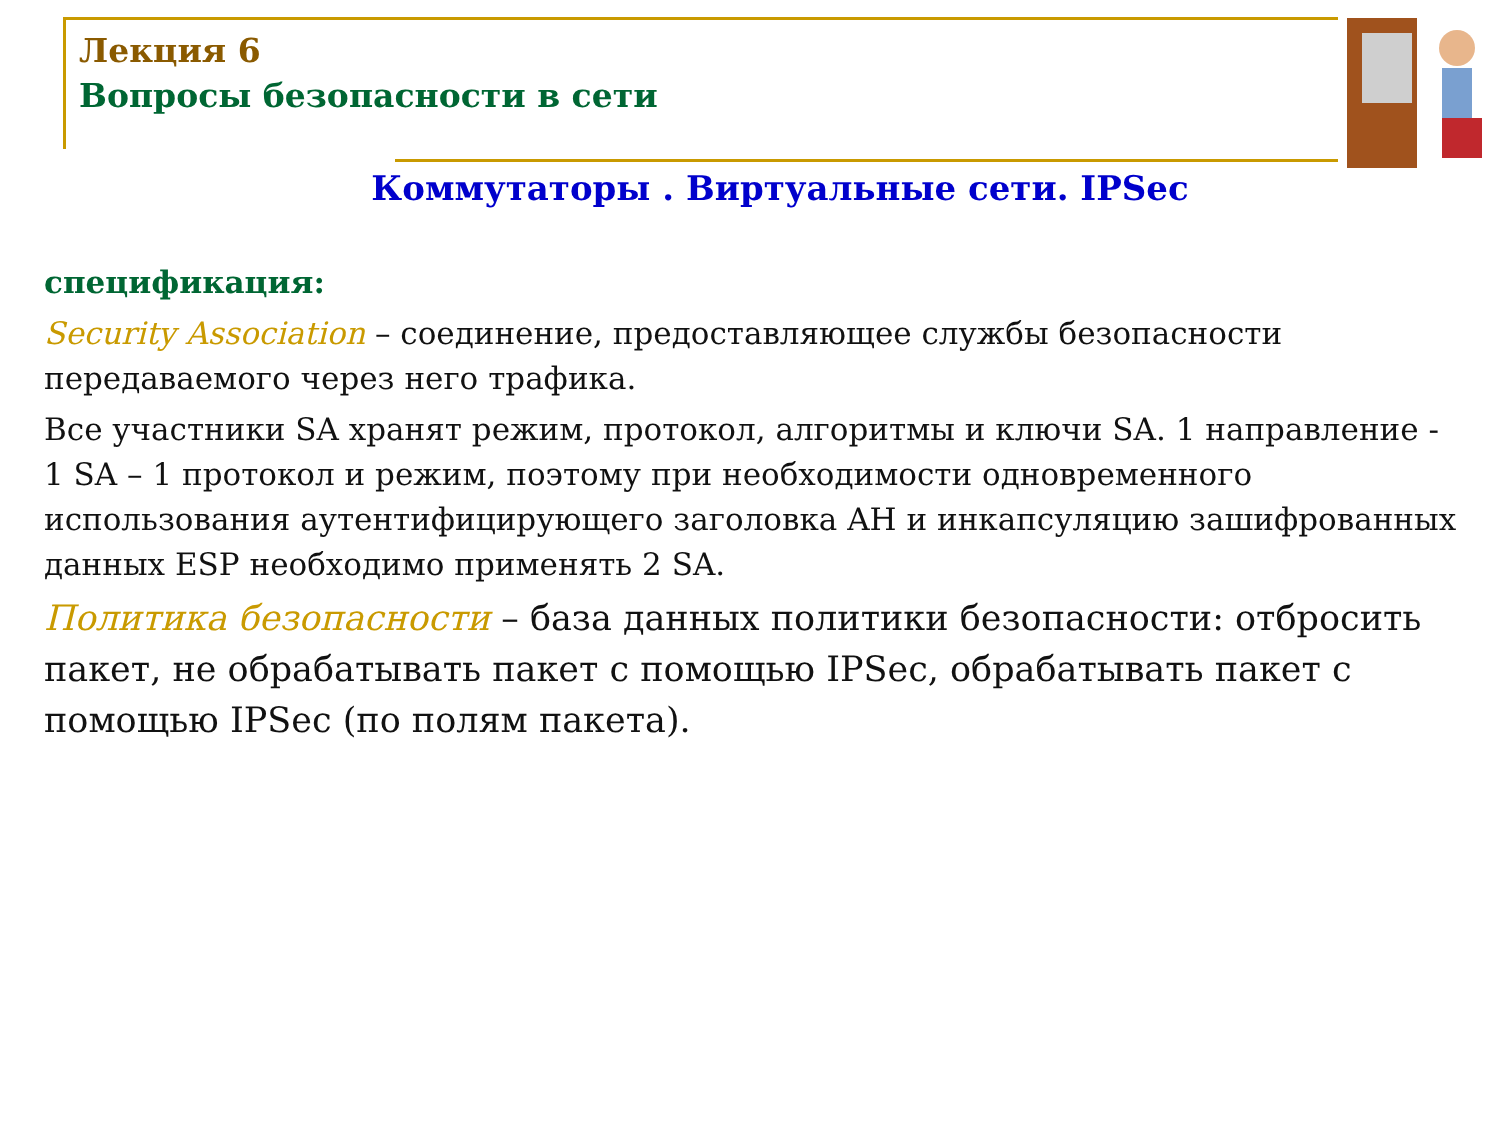Лекция 6
Вопросы безопасности в сети
Коммутаторы . Виртуальные сети. IPSec
спецификация:
Security Association – соединение, предоставляющее службы безопасности передаваемого через него трафика.
Все участники SA хранят режим, протокол, алгоритмы и ключи SA. 1 направление - 1 SA – 1 протокол и режим, поэтому при необходимости одновременного использования аутентифицирующего заголовка AH и инкапсуляцию зашифрованных данных ESP необходимо применять 2 SA.
Политика безопасности – база данных политики безопасности: отбросить пакет, не обрабатывать пакет с помощью IPSec, обрабатывать пакет с помощью IPSec (по полям пакета).